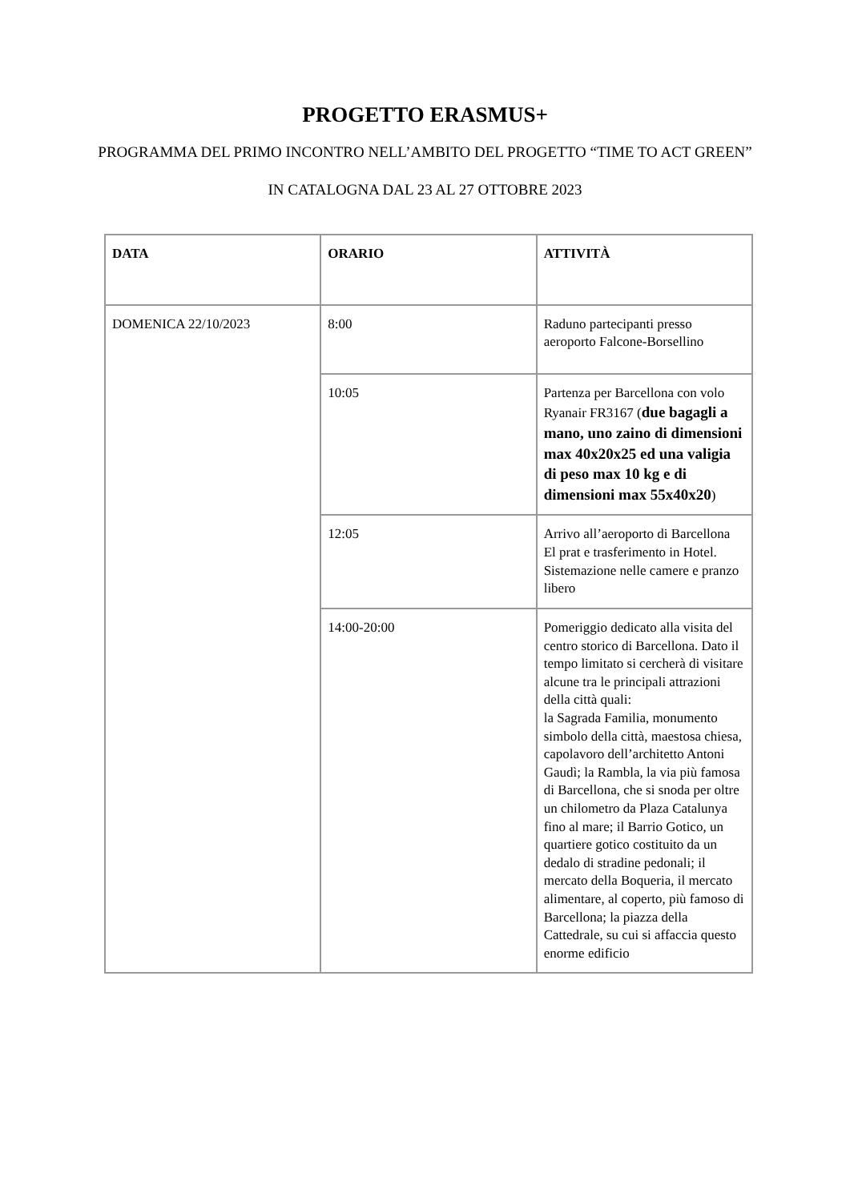PROGETTO ERASMUS+
PROGRAMMA DEL PRIMO INCONTRO NELL’AMBITO DEL PROGETTO “TIME TO ACT GREEN”
IN CATALOGNA DAL 23 AL 27 OTTOBRE 2023
| DATA | ORARIO | ATTIVITÀ |
| --- | --- | --- |
| DOMENICA 22/10/2023 | 8:00 | Raduno partecipanti presso aeroporto Falcone-Borsellino |
| | 10:05 | Partenza per Barcellona con volo Ryanair FR3167 ( due bagagli a mano, uno zaino di dimensioni max 40x20x25 ed una valigia di peso max 10 kg e di dimensioni max 55x40x20 ) |
| | 12:05 | Arrivo all’aeroporto di Barcellona El prat e trasferimento in Hotel. Sistemazione nelle camere e pranzo libero |
| | 14:00-20:00 | Pomeriggio dedicato alla visita del centro storico di Barcellona. Dato il tempo limitato si cercherà di visitare alcune tra le principali attrazioni della città quali: la Sagrada Familia, monumento simbolo della città, maestosa chiesa, capolavoro dell’architetto Antoni Gaudì; la Rambla, la via più famosa di Barcellona, che si snoda per oltre un chilometro da Plaza Catalunya fino al mare; il Barrio Gotico, un quartiere gotico costituito da un dedalo di stradine pedonali; il mercato della Boqueria, il mercato alimentare, al coperto, più famoso di Barcellona; la piazza della Cattedrale, su cui si affaccia questo enorme edificio |